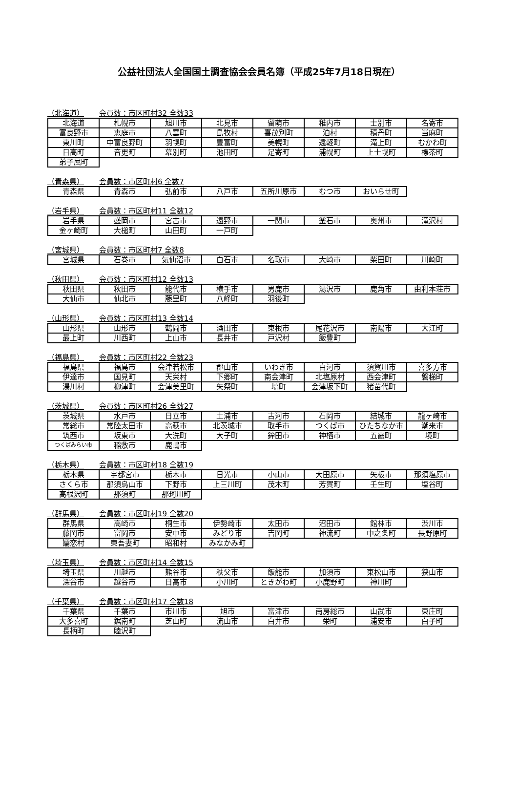公益社団法人全国国土調査協会会員名簿（平成25年7月18日現在）
（北海道） 会員数：市区町村32 全数33
| 北海道 | 札幌市 | 旭川市 | 北見市 | 留萌市 | 稚内市 | 士別市 | 名寄市 |
| 富良野市 | 恵庭市 | 八雲町 | 島牧村 | 喜茂別町 | 泊村 | 積丹町 | 当麻町 |
| 東川町 | 中富良野町 | 羽幌町 | 豊富町 | 美幌町 | 遠軽町 | 滝上町 | むかわ町 |
| 日高町 | 音更町 | 幕別町 | 池田町 | 足寄町 | 浦幌町 | 上士幌町 | 標茶町 |
| 弟子屈町 | | | | | | | |
（青森県） 会員数：市区町村6 全数7
| 青森県 | 青森市 | 弘前市 | 八戸市 | 五所川原市 | むつ市 | おいらせ町 |
（岩手県） 会員数：市区町村11 全数12
| 岩手県 | 盛岡市 | 宮古市 | 遠野市 | 一関市 | 釜石市 | 奥州市 | 滝沢村 |
| 金ヶ崎町 | 大槌町 | 山田町 | 一戸町 | | | | |
（宮城県） 会員数：市区町村7 全数8
| 宮城県 | 石巻市 | 気仙沼市 | 白石市 | 名取市 | 大崎市 | 柴田町 | 川崎町 |
（秋田県） 会員数：市区町村12 全数13
| 秋田県 | 秋田市 | 能代市 | 横手市 | 男鹿市 | 湯沢市 | 鹿角市 | 由利本荘市 |
| 大仙市 | 仙北市 | 藤里町 | 八峰町 | 羽後町 | | | |
（山形県） 会員数：市区町村13 全数14
| 山形県 | 山形市 | 鶴岡市 | 酒田市 | 東根市 | 尾花沢市 | 南陽市 | 大江町 |
| 最上町 | 川西町 | 上山市 | 長井市 | 戸沢村 | 飯豊町 | | |
（福島県） 会員数：市区町村22 全数23
| 福島県 | 福島市 | 会津若松市 | 郡山市 | いわき市 | 白河市 | 須賀川市 | 喜多方市 |
| 伊達市 | 国見町 | 天栄村 | 下郷町 | 南会津町 | 北塩原村 | 西会津町 | 磐梯町 |
| 湯川村 | 柳津町 | 会津美里町 | 矢祭町 | 塙町 | 会津坂下町 | 猪苗代町 | |
（茨城県） 会員数：市区町村26 全数27
| 茨城県 | 水戸市 | 日立市 | 土浦市 | 古河市 | 石岡市 | 結城市 | 龍ヶ崎市 |
| 常総市 | 常陸太田市 | 高萩市 | 北茨城市 | 取手市 | つくば市 | ひたちなか市 | 潮来市 |
| 筑西市 | 坂東市 | 大洗町 | 大子町 | 鉾田市 | 神栖市 | 五霞町 | 境町 |
| つくばみらい市 | 稲敷市 | 鹿嶋市 | | | | | |
（栃木県） 会員数：市区町村18 全数19
| 栃木県 | 宇都宮市 | 栃木市 | 日光市 | 小山市 | 大田原市 | 矢板市 | 那須塩原市 |
| さくら市 | 那須烏山市 | 下野市 | 上三川町 | 茂木町 | 芳賀町 | 壬生町 | 塩谷町 |
| 高根沢町 | 那須町 | 那珂川町 | | | | | |
（群馬県） 会員数：市区町村19 全数20
| 群馬県 | 高崎市 | 桐生市 | 伊勢崎市 | 太田市 | 沼田市 | 館林市 | 渋川市 |
| 藤岡市 | 富岡市 | 安中市 | みどり市 | 吉岡町 | 神流町 | 中之条町 | 長野原町 |
| 嬬恋村 | 東吾妻町 | 昭和村 | みなかみ町 | | | | |
（埼玉県） 会員数：市区町村14 全数15
| 埼玉県 | 川越市 | 熊谷市 | 秩父市 | 飯能市 | 加須市 | 東松山市 | 狭山市 |
| 深谷市 | 越谷市 | 日高市 | 小川町 | ときがわ町 | 小鹿野町 | 神川町 | |
（千葉県） 会員数：市区町村17 全数18
| 千葉県 | 千葉市 | 市川市 | 旭市 | 富津市 | 南房総市 | 山武市 | 東庄町 |
| 大多喜町 | 鋸南町 | 芝山町 | 流山市 | 白井市 | 栄町 | 浦安市 | 白子町 |
| 長柄町 | 睦沢町 | | | | | | |